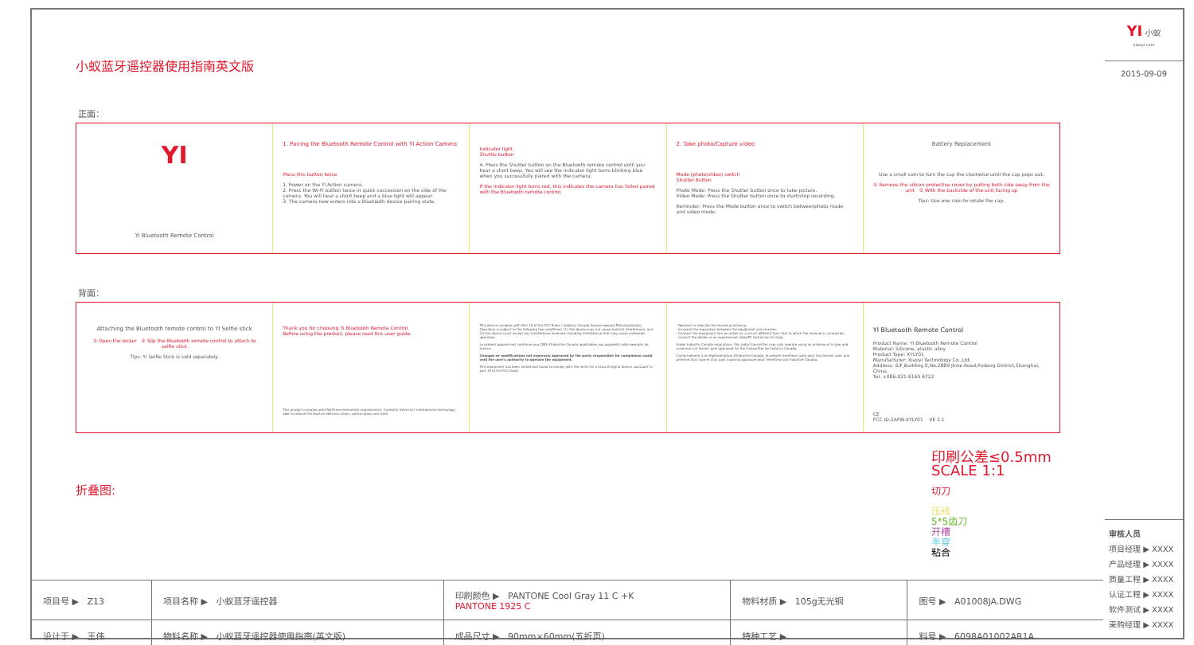小蚁蓝牙遥控器使用指南英文版
正面：
YI
Yi Bluetooth Remote Control
1. Pairing the Bluetooth Remote Control with YI Action Camera
Press this button twice
1. Power on the Yi Action camera.
2. Press the Wi-Fi button twice in quick succession on the side of the camera. You will hear a short beep and a blue light will appear.
3. The camera now enters into a Bluetooth device pairing state.
Indicator light
Shuttle button
4. Press the Shutter button on the Bluetooth remote control until you hear a short beep. You will see the indicator light turns blinking blue when you successfully paired with the camera.
If the indicator light turns red, this indicates the camera has failed paired with the Bluetooth remote control.
2. Take photo/Capture video
Mode (photo/video) switch
Shutter Button
Photo Mode: Press the Shutter button once to take picture.
Video Mode: Press the Shutter button once to start/stop recording.
Reminder: Press the Mode button once to switch betweenphoto made and video mode.
Battery Replacement
Use a small coin to turn the cap the clockwise until the cap pops out.
① Remove the silicon protective cover by pulling both side away from the unit ② With the backside of the unit facing up
Tips: Use one coin to rotate the cap.
背面：
Attaching the Bluetooth remote control to YI Selfie stick
① Open the locker ② Slip the Bluetooth remote control to attach to selfie stick
Tips: Yi Selfie Stick is sold separately.
Thank you for choosing Yi Bluetooth Remote Control.
Before using the product, please read this user guide.
This product complies with RoHS environmental requirements: Currently there isn't international technology able to reduce the lead on eletronic alloys, optical glass and steel.
This device complies with Part 15 of the FCC Rules / Industry Canada licence-exempt RSS standard(s). Operation is subject to the following two conditions: (1) this device may not cause harmful interference, and (2) this device must accept any interference received, including interference that may cause undesired operation.
Le présent appareil est conforme aux CNR d'Industrie Canada applicables aux appareils radio exempts de licence.
Changes or modifications not expressly approved by the party responsible for compliance could void the user's authority to operate the equipment.
This equipment has been tested and found to comply with the limits for a Class B digital device, pursuant to part 15 of the FCC Rules.
· Reorient or relocate the receiving antenna.
· Increase the separation between the equipment and receiver.
· Connect the equipment into an outlet on a circuit different from that to which the receiver is connected.
· Consult the dealer or an experienced radio/TV technician for help.
Under Industry Canada regulations, this radio transmitter may only operate using an antenna of a type and maximum (or lesser) gain approved for the transmitter by Industry Canada.
Conformément à la réglementation d'Industrie Canada, le présent émetteur radio peut fonctionner avec une antenne d'un type et d'un gain maximal approuvé pour l'émetteur par Industrie Canada.
YI Bluetooth Remote Control
Product Name: Yi Bluetooth Remote Control
Material: Silicone, plastic alloy
Product Type: XYLY01
Manufacturer: Xiaoyi Technology Co.,Ltd.
Address: 6/F,Building E,No.2889 Jinke Road,Pudong District,Shanghai, China.
Tel: +086-021-6165 6722
CE
FCC ID:2AFIB-XYLY01 VE 2.1
折叠图:
印刷公差≤0.5mm
SCALE 1:1
切刀
压线
5*5齿刀
开槽
半穿
粘合
YI 小蚁
xiaoyi.com
2015-09-09
审核人员
项目经理 ▶ XXXX
产品经理 ▶ XXXX
质量工程 ▶ XXXX
认证工程 ▶ XXXX
软件测试 ▶ XXXX
采购经理 ▶ XXXX
| 项目号 ▶ Z13 | 项目名称 ▶ 小蚁蓝牙遥控器 | 印刷颜色 ▶ PANTONE Cool Gray 11 C +K PANTONE 1925 C | 物料材质 ▶ 105g无光铜 | 图号 ▶ A01008JA.DWG |
| 设计于 ▶ 王伟 | 物料名称 ▶ 小蚁蓝牙遥控器使用指南(英文版) | 成品尺寸 ▶ 90mm×60mm(五折页) | 特种工艺 ▶ | 料号 ▶ 6098A01002AR1A |